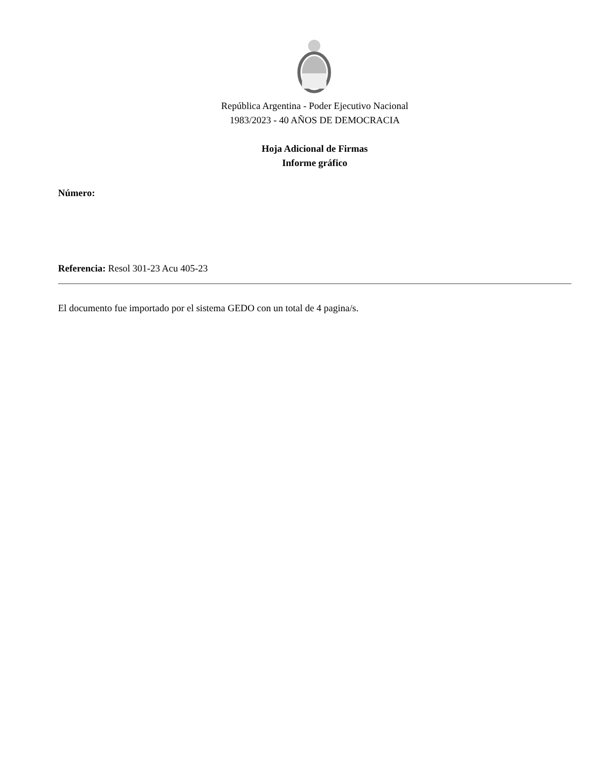República Argentina - Poder Ejecutivo Nacional
1983/2023 - 40 AÑOS DE DEMOCRACIA
Hoja Adicional de Firmas
Informe gráfico
Número:
Referencia: Resol 301-23 Acu 405-23
El documento fue importado por el sistema GEDO con un total de 4 pagina/s.